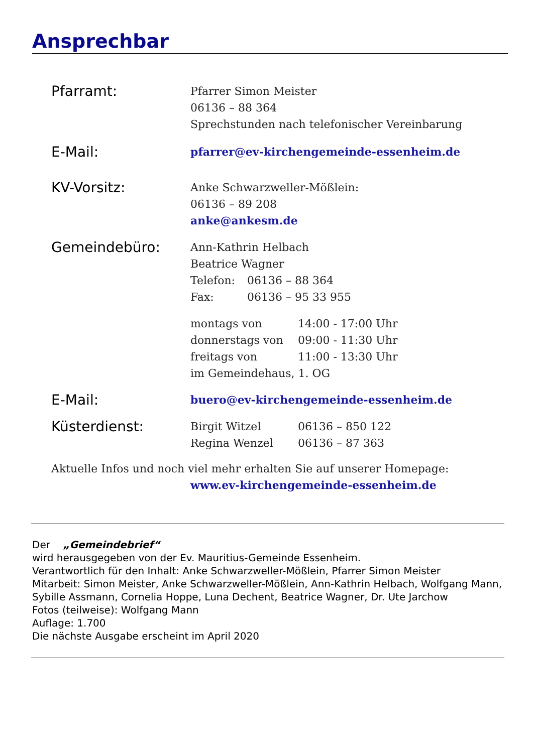Ansprechbar
Pfarramt:
Pfarrer Simon Meister
06136 – 88 364
Sprechstunden nach telefonischer Vereinbarung
E-Mail:
pfarrer@ev-kirchengemeinde-essenheim.de
KV-Vorsitz:
Anke Schwarzweller-Mößlein:
06136 – 89 208
anke@ankesm.de
Gemeindebüro:
Ann-Kathrin Helbach
Beatrice Wagner
Telefon: 06136 – 88 364
Fax: 06136 – 95 33 955
montags von 14:00 - 17:00 Uhr
donnerstags von 09:00 - 11:30 Uhr
freitags von 11:00 - 13:30 Uhr
im Gemeindehaus, 1. OG
E-Mail:
buero@ev-kirchengemeinde-essenheim.de
Küsterdienst:
Birgit Witzel 06136 – 850 122
Regina Wenzel 06136 – 87 363
Aktuelle Infos und noch viel mehr erhalten Sie auf unserer Homepage:
www.ev-kirchengemeinde-essenheim.de
Der „Gemeindebrief“
wird herausgegeben von der Ev. Mauritius-Gemeinde Essenheim.
Verantwortlich für den Inhalt: Anke Schwarzweller-Mößlein, Pfarrer Simon Meister
Mitarbeit: Simon Meister, Anke Schwarzweller-Mößlein, Ann-Kathrin Helbach, Wolfgang Mann, Sybille Assmann, Cornelia Hoppe, Luna Dechent, Beatrice Wagner, Dr. Ute Jarchow
Fotos (teilweise): Wolfgang Mann
Auflage: 1.700
Die nächste Ausgabe erscheint im April 2020